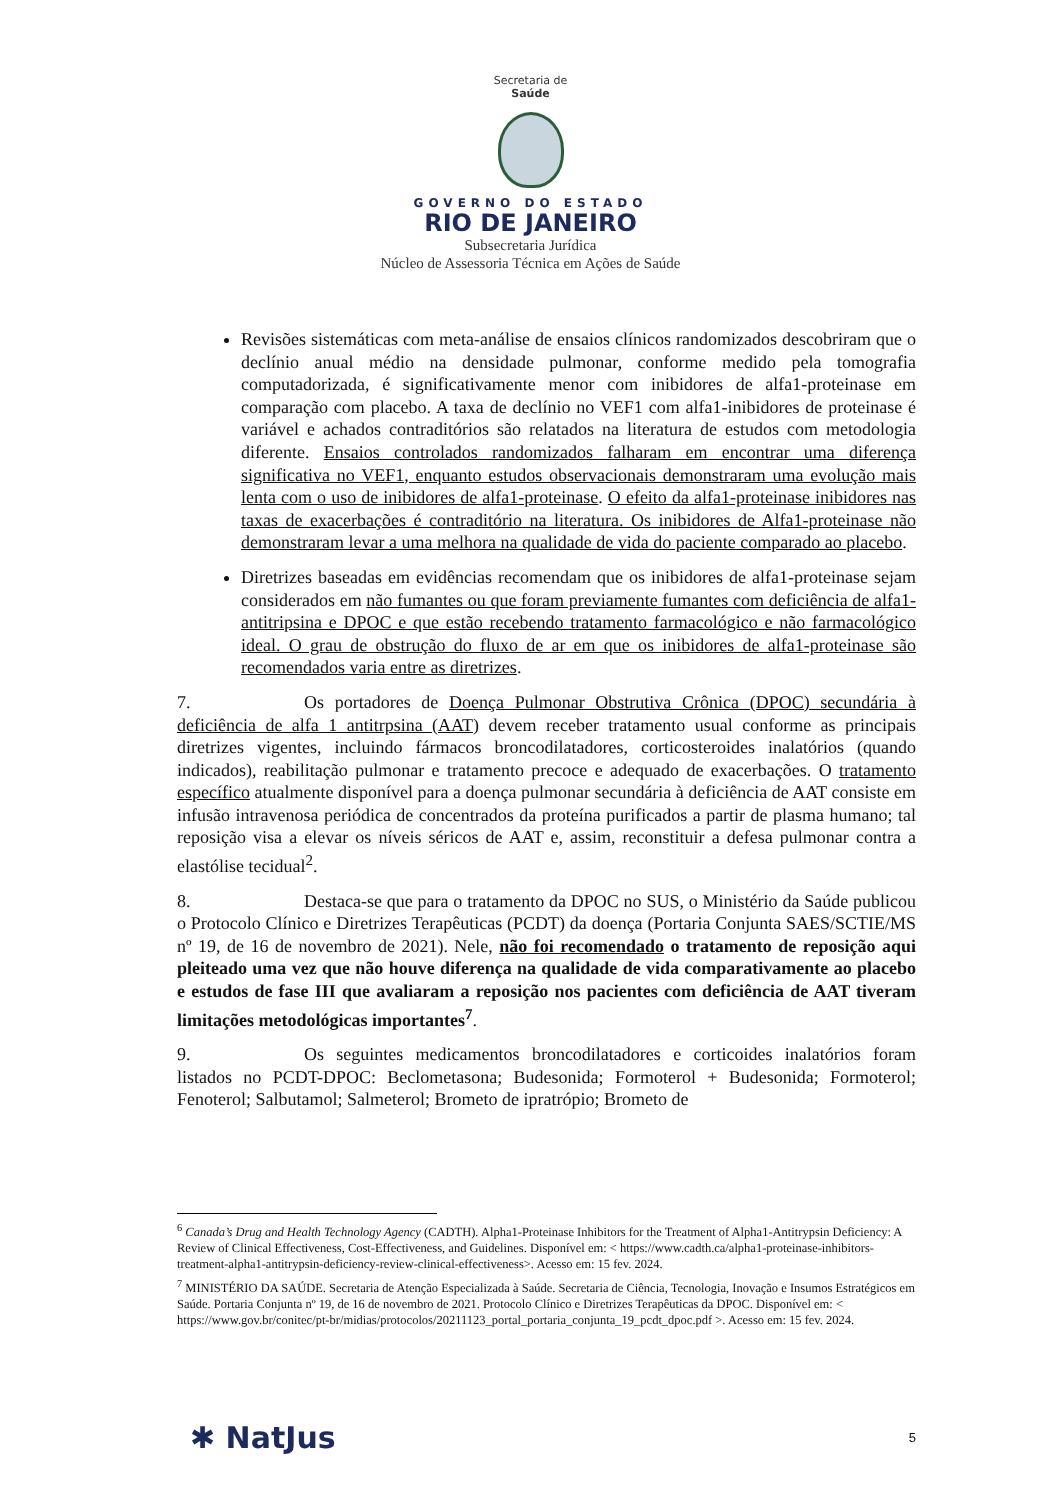Secretaria de
Saúde
GOVERNO DO ESTADO
RIO DE JANEIRO
Subsecretaria Jurídica
Núcleo de Assessoria Técnica em Ações de Saúde
Revisões sistemáticas com meta-análise de ensaios clínicos randomizados descobriram que o declínio anual médio na densidade pulmonar, conforme medido pela tomografia computadorizada, é significativamente menor com inibidores de alfa1-proteinase em comparação com placebo. A taxa de declínio no VEF1 com alfa1-inibidores de proteinase é variável e achados contraditórios são relatados na literatura de estudos com metodologia diferente. Ensaios controlados randomizados falharam em encontrar uma diferença significativa no VEF1, enquanto estudos observacionais demonstraram uma evolução mais lenta com o uso de inibidores de alfa1-proteinase. O efeito da alfa1-proteinase inibidores nas taxas de exacerbações é contraditório na literatura. Os inibidores de Alfa1-proteinase não demonstraram levar a uma melhora na qualidade de vida do paciente comparado ao placebo.
Diretrizes baseadas em evidências recomendam que os inibidores de alfa1-proteinase sejam considerados em não fumantes ou que foram previamente fumantes com deficiência de alfa1-antitripsina e DPOC e que estão recebendo tratamento farmacológico e não farmacológico ideal. O grau de obstrução do fluxo de ar em que os inibidores de alfa1-proteinase são recomendados varia entre as diretrizes.
7. Os portadores de Doença Pulmonar Obstrutiva Crônica (DPOC) secundária à deficiência de alfa 1 antitrpsina (AAT) devem receber tratamento usual conforme as principais diretrizes vigentes, incluindo fármacos broncodilatadores, corticosteroides inalatórios (quando indicados), reabilitação pulmonar e tratamento precoce e adequado de exacerbações. O tratamento específico atualmente disponível para a doença pulmonar secundária à deficiência de AAT consiste em infusão intravenosa periódica de concentrados da proteína purificados a partir de plasma humano; tal reposição visa a elevar os níveis séricos de AAT e, assim, reconstituir a defesa pulmonar contra a elastólise tecidual<sup>2</sup>.
8. Destaca-se que para o tratamento da DPOC no SUS, o Ministério da Saúde publicou o Protocolo Clínico e Diretrizes Terapêuticas (PCDT) da doença (Portaria Conjunta SAES/SCTIE/MS nº 19, de 16 de novembro de 2021). Nele, não foi recomendado o tratamento de reposição aqui pleiteado uma vez que não houve diferença na qualidade de vida comparativamente ao placebo e estudos de fase III que avaliaram a reposição nos pacientes com deficiência de AAT tiveram limitações metodológicas importantes<sup>7</sup>.
9. Os seguintes medicamentos broncodilatadores e corticoides inalatórios foram listados no PCDT-DPOC: Beclometasona; Budesonida; Formoterol + Budesonida; Formoterol; Fenoterol; Salbutamol; Salmeterol; Brometo de ipratrópio; Brometo de
<sup>6</sup> Canada’s Drug and Health Technology Agency (CADTH). Alpha1-Proteinase Inhibitors for the Treatment of Alpha1-Antitrypsin Deficiency: A Review of Clinical Effectiveness, Cost-Effectiveness, and Guidelines. Disponível em: < https://www.cadth.ca/alpha1-proteinase-inhibitors-treatment-alpha1-antitrypsin-deficiency-review-clinical-effectiveness>. Acesso em: 15 fev. 2024.
<sup>7</sup> MINISTÉRIO DA SAÚDE. Secretaria de Atenção Especializada à Saúde. Secretaria de Ciência, Tecnologia, Inovação e Insumos Estratégicos em Saúde. Portaria Conjunta nº 19, de 16 de novembro de 2021. Protocolo Clínico e Diretrizes Terapêuticas da DPOC. Disponível em: < https://www.gov.br/conitec/pt-br/midias/protocolos/20211123_portal_portaria_conjunta_19_pcdt_dpoc.pdf >. Acesso em: 15 fev. 2024.
✱ NatJus 5